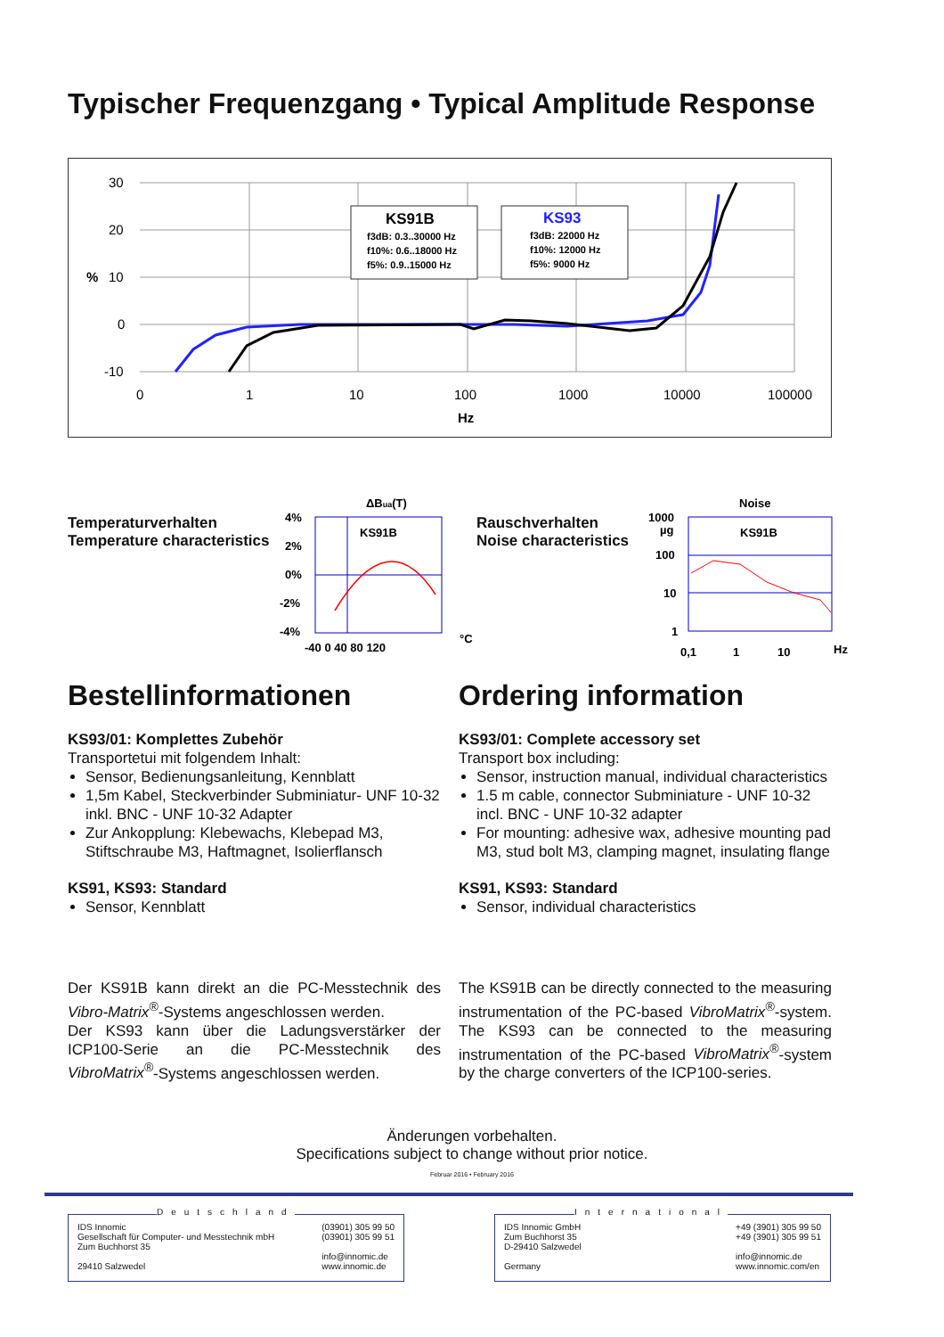Typischer Frequenzgang • Typical Amplitude Response
30
20
%
10
0
-10
0
1
10
100
1000
10000
100000
Hz
KS91B
KS93
f3dB: 0.3..30000 Hz
f10%: 0.6..18000 Hz
f5%: 0.9..15000 Hz
f3dB: 22000 Hz
f10%: 12000 Hz
f5%: 9000 Hz
Temperaturverhalten
Temperature characteristics
ΔBua(T)
KS91B
4%
2%
0%
-2%
-4%
-40 0 40 80 120
°C
Rauschverhalten
Noise characteristics
Noise
KS91B
1000
µg
100
10
1
0,1
1
10
Hz
Bestellinformationen
KS93/01: Komplettes Zubehör
Transportetui mit folgendem Inhalt:
Sensor, Bedienungsanleitung, Kennblatt
1,5m Kabel, Steckverbinder Subminiatur- UNF 10-32 inkl. BNC - UNF 10-32 Adapter
Zur Ankopplung: Klebewachs, Klebepad M3, Stiftschraube M3, Haftmagnet, Isolierflansch
KS91, KS93: Standard
Sensor, Kennblatt
Der KS91B kann direkt an die PC-Messtechnik des Vibro-Matrix<sup>®</sup>-Systems angeschlossen werden.
Der KS93 kann über die Ladungsverstärker der ICP100-Serie an die PC-Messtechnik des VibroMatrix<sup>®</sup>-Systems angeschlossen werden.
Ordering information
KS93/01: Complete accessory set
Transport box including:
Sensor, instruction manual, individual characteristics
1.5 m cable, connector Subminiature - UNF 10-32 incl. BNC - UNF 10-32 adapter
For mounting: adhesive wax, adhesive mounting pad M3, stud bolt M3, clamping magnet, insulating flange
KS91, KS93: Standard
Sensor, individual characteristics
The KS91B can be directly connected to the measuring instrumentation of the PC-based VibroMatrix<sup>®</sup>-system. The KS93 can be connected to the measuring instrumentation of the PC-based VibroMatrix<sup>®</sup>-system by the charge converters of the ICP100-series.
Änderungen vorbehalten.
Specifications subject to change without prior notice.
Februar 2016 • February 2016
IDS Innomic
Gesellschaft für Computer- und Messtechnik mbH
Zum Buchhorst 35
29410 Salzwedel
(03901) 305 99 50
(03901) 305 99 51
info@innomic.de
www.innomic.de
Deutschland
IDS Innomic GmbH
Zum Buchhorst 35
D-29410 Salzwedel
Germany
+49 (3901) 305 99 50
+49 (3901) 305 99 51
info@innomic.de
www.innomic.com/en
International